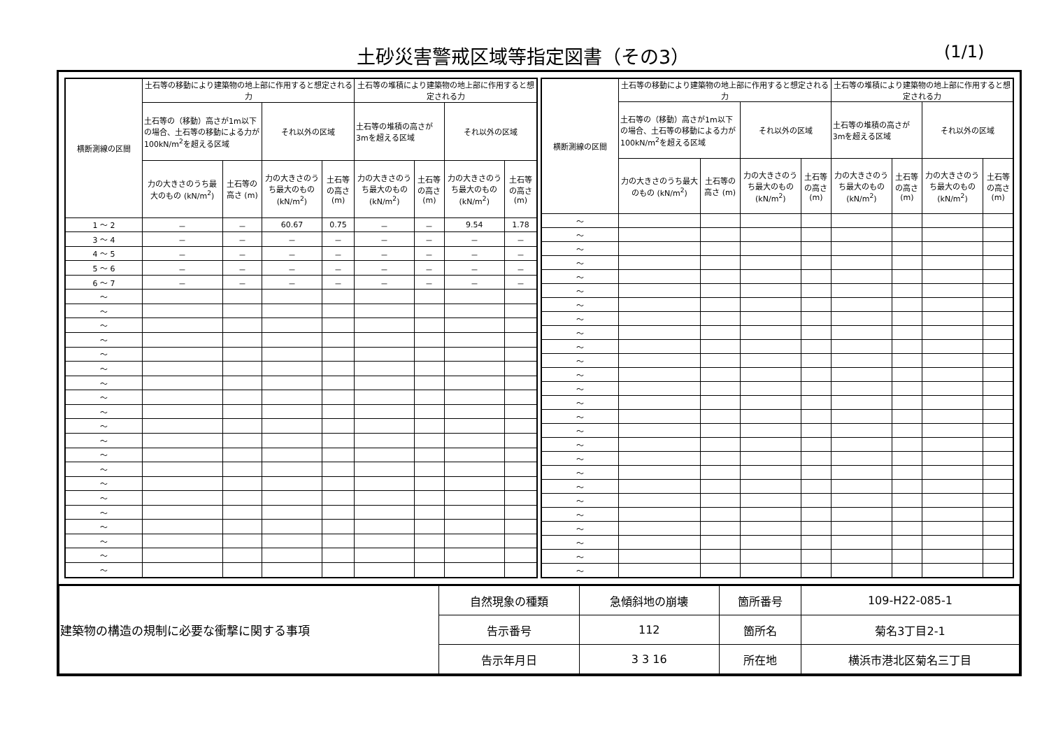土砂災害警戒区域等指定図書（その3） (1/1)
| 横断測線の区間 | 土石等の移動により建築物の地上部に作用すると想定される力 | | | | 土石等の堆積により建築物の地上部に作用すると想定される力 | | | |
| --- | --- | --- | --- | --- | --- | --- | --- | --- |
| | 土石等の（移動）高さが1m以下の場合、土石等の移動による力が100kN/m<sup>2</sup>を超える区域 | | それ以外の区域 | | 土石等の堆積の高さが3mを超える区域 | | それ以外の区域 | |
| | 力の大きさのうち最大のもの (kN/m<sup>2</sup>) | 土石等の高さ (m) | 力の大きさのうち最大のもの (kN/m<sup>2</sup>) | 土石等の高さ (m) | 力の大きさのうち最大のもの (kN/m<sup>2</sup>) | 土石等の高さ (m) | 力の大きさのうち最大のもの (kN/m<sup>2</sup>) | 土石等の高さ (m) |
| 1 ～ 2 | － | － | 60.67 | 0.75 | － | － | 9.54 | 1.78 |
| 3 ～ 4 | － | － | － | － | － | － | － | － |
| 4 ～ 5 | － | － | － | － | － | － | － | － |
| 5 ～ 6 | － | － | － | － | － | － | － | － |
| 6 ～ 7 | － | － | － | － | － | － | － | － |
| ～ | | | | | | | | |
| ～ | | | | | | | | |
| ～ | | | | | | | | |
| ～ | | | | | | | | |
| ～ | | | | | | | | |
| ～ | | | | | | | | |
| ～ | | | | | | | | |
| ～ | | | | | | | | |
| ～ | | | | | | | | |
| ～ | | | | | | | | |
| ～ | | | | | | | | |
| ～ | | | | | | | | |
| ～ | | | | | | | | |
| ～ | | | | | | | | |
| ～ | | | | | | | | |
| ～ | | | | | | | | |
| ～ | | | | | | | | |
| ～ | | | | | | | | |
| ～ | | | | | | | | |
| ～ | | | | | | | | |
| 横断測線の区間 | 土石等の移動により建築物の地上部に作用すると想定される力 | | | | 土石等の堆積により建築物の地上部に作用すると想定される力 | | | |
| --- | --- | --- | --- | --- | --- | --- | --- | --- |
| | 土石等の（移動）高さが1m以下の場合、土石等の移動による力が100kN/m<sup>2</sup>を超える区域 | | それ以外の区域 | | 土石等の堆積の高さが3mを超える区域 | | それ以外の区域 | |
| | 力の大きさのうち最大のもの (kN/m<sup>2</sup>) | 土石等の高さ (m) | 力の大きさのうち最大のもの (kN/m<sup>2</sup>) | 土石等の高さ (m) | 力の大きさのうち最大のもの (kN/m<sup>2</sup>) | 土石等の高さ (m) | 力の大きさのうち最大のもの (kN/m<sup>2</sup>) | 土石等の高さ (m) |
| ～ | | | | | | | | |
| ～ | | | | | | | | |
| ～ | | | | | | | | |
| ～ | | | | | | | | |
| ～ | | | | | | | | |
| ～ | | | | | | | | |
| ～ | | | | | | | | |
| ～ | | | | | | | | |
| ～ | | | | | | | | |
| ～ | | | | | | | | |
| ～ | | | | | | | | |
| ～ | | | | | | | | |
| ～ | | | | | | | | |
| ～ | | | | | | | | |
| ～ | | | | | | | | |
| ～ | | | | | | | | |
| ～ | | | | | | | | |
| ～ | | | | | | | | |
| ～ | | | | | | | | |
| ～ | | | | | | | | |
| ～ | | | | | | | | |
| ～ | | | | | | | | |
| ～ | | | | | | | | |
| ～ | | | | | | | | |
| ～ | | | | | | | | |
| ～ | | | | | | | | |
| 建築物の構造の規制に必要な衝撃に関する事項 | 自然現象の種類 | 急傾斜地の崩壊 | 箇所番号 | 109-H22-085-1 |
| | 告示番号 | 112 | 箇所名 | 菊名3丁目2-1 |
| | 告示年月日 | 3 3 16 | 所在地 | 横浜市港北区菊名三丁目 |